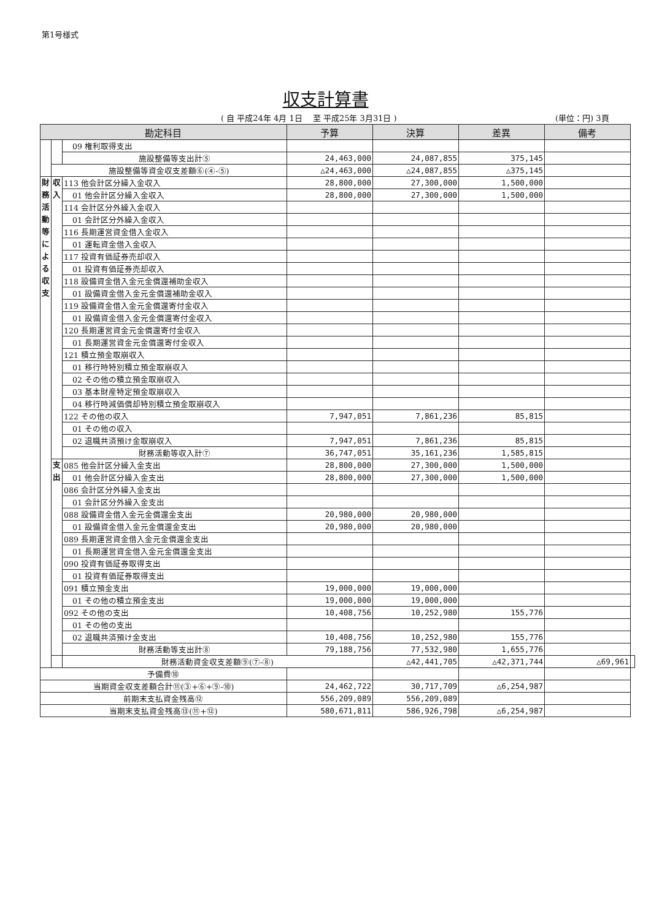第1号様式
収支計算書
( 自 平成24年 4月 1日 　至 平成25年 3月31日 )
(単位：円) 3頁
| 勘定科目 | | | 予算 | 決算 | 差異 | 備考 | |
| --- | --- | --- | --- | --- | --- | --- | --- |
| | | 09 権利取得支出 | | | | | |
| | | 施設整備等支出計⑤ | 24,463,000 | 24,087,855 | 375,145 | | |
| | 施設整備等資金収支差額⑥(④-⑤) | | △24,463,000 | △24,087,855 | △375,145 | | |
| 財務活動等による収支 | 収入 | 113 他会計区分繰入金収入 | 28,800,000 | 27,300,000 | 1,500,000 | | |
| | | 01 他会計区分繰入金収入 | 28,800,000 | 27,300,000 | 1,500,000 | | |
| | | 114 会計区分外繰入金収入 | | | | | |
| | | 01 会計区分外繰入金収入 | | | | | |
| | | 116 長期運営資金借入金収入 | | | | | |
| | | 01 運転資金借入金収入 | | | | | |
| | | 117 投資有価証券売却収入 | | | | | |
| | | 01 投資有価証券売却収入 | | | | | |
| | | 118 設備資金借入金元金償還補助金収入 | | | | | |
| | | 01 設備資金借入金元金償還補助金収入 | | | | | |
| | | 119 設備資金借入金元金償還寄付金収入 | | | | | |
| | | 01 設備資金借入金元金償還寄付金収入 | | | | | |
| | | 120 長期運営資金元金償還寄付金収入 | | | | | |
| | | 01 長期運営資金元金償還寄付金収入 | | | | | |
| | | 121 積立預金取崩収入 | | | | | |
| | | 01 移行時特別積立預金取崩収入 | | | | | |
| | | 02 その他の積立預金取崩収入 | | | | | |
| | | 03 基本財産特定預金取崩収入 | | | | | |
| | | 04 移行時減価償却特別積立預金取崩収入 | | | | | |
| | | 122 その他の収入 | 7,947,051 | 7,861,236 | 85,815 | | |
| | | 01 その他の収入 | | | | | |
| | | 02 退職共済預け金取崩収入 | 7,947,051 | 7,861,236 | 85,815 | | |
| | | 財務活動等収入計⑦ | 36,747,051 | 35,161,236 | 1,585,815 | | |
| | 支出 | 085 他会計区分繰入金支出 | 28,800,000 | 27,300,000 | 1,500,000 | | |
| | | 01 他会計区分繰入金支出 | 28,800,000 | 27,300,000 | 1,500,000 | | |
| | | 086 会計区分外繰入金支出 | | | | | |
| | | 01 会計区分外繰入金支出 | | | | | |
| | | 088 設備資金借入金元金償還金支出 | 20,980,000 | 20,980,000 | | | |
| | | 01 設備資金借入金元金償還金支出 | 20,980,000 | 20,980,000 | | | |
| | | 089 長期運営資金借入金元金償還金支出 | | | | | |
| | | 01 長期運営資金借入金元金償還金支出 | | | | | |
| | | 090 投資有価証券取得支出 | | | | | |
| | | 01 投資有価証券取得支出 | | | | | |
| | | 091 積立預金支出 | 19,000,000 | 19,000,000 | | | |
| | | 01 その他の積立預金支出 | 19,000,000 | 19,000,000 | | | |
| | | 092 その他の支出 | 10,408,756 | 10,252,980 | 155,776 | | |
| | | 01 その他の支出 | | | | | |
| | | 02 退職共済預け金支出 | 10,408,756 | 10,252,980 | 155,776 | | |
| | | 財務活動等支出計⑧ | 79,188,756 | 77,532,980 | 1,655,776 | | |
| | | 財務活動資金収支差額⑨(⑦-⑧) | | △42,441,705 | △42,371,744 | △69,961 | |
| 予備費⑩ | | | | | | | |
| 当期資金収支差額合計⑪(③+⑥+⑨-⑩) | | | 24,462,722 | 30,717,709 | △6,254,987 | | |
| 前期末支払資金残高⑫ | | | 556,209,089 | 556,209,089 | | | |
| 当期末支払資金残高⑬(⑪+⑫) | | | 580,671,811 | 586,926,798 | △6,254,987 | | |